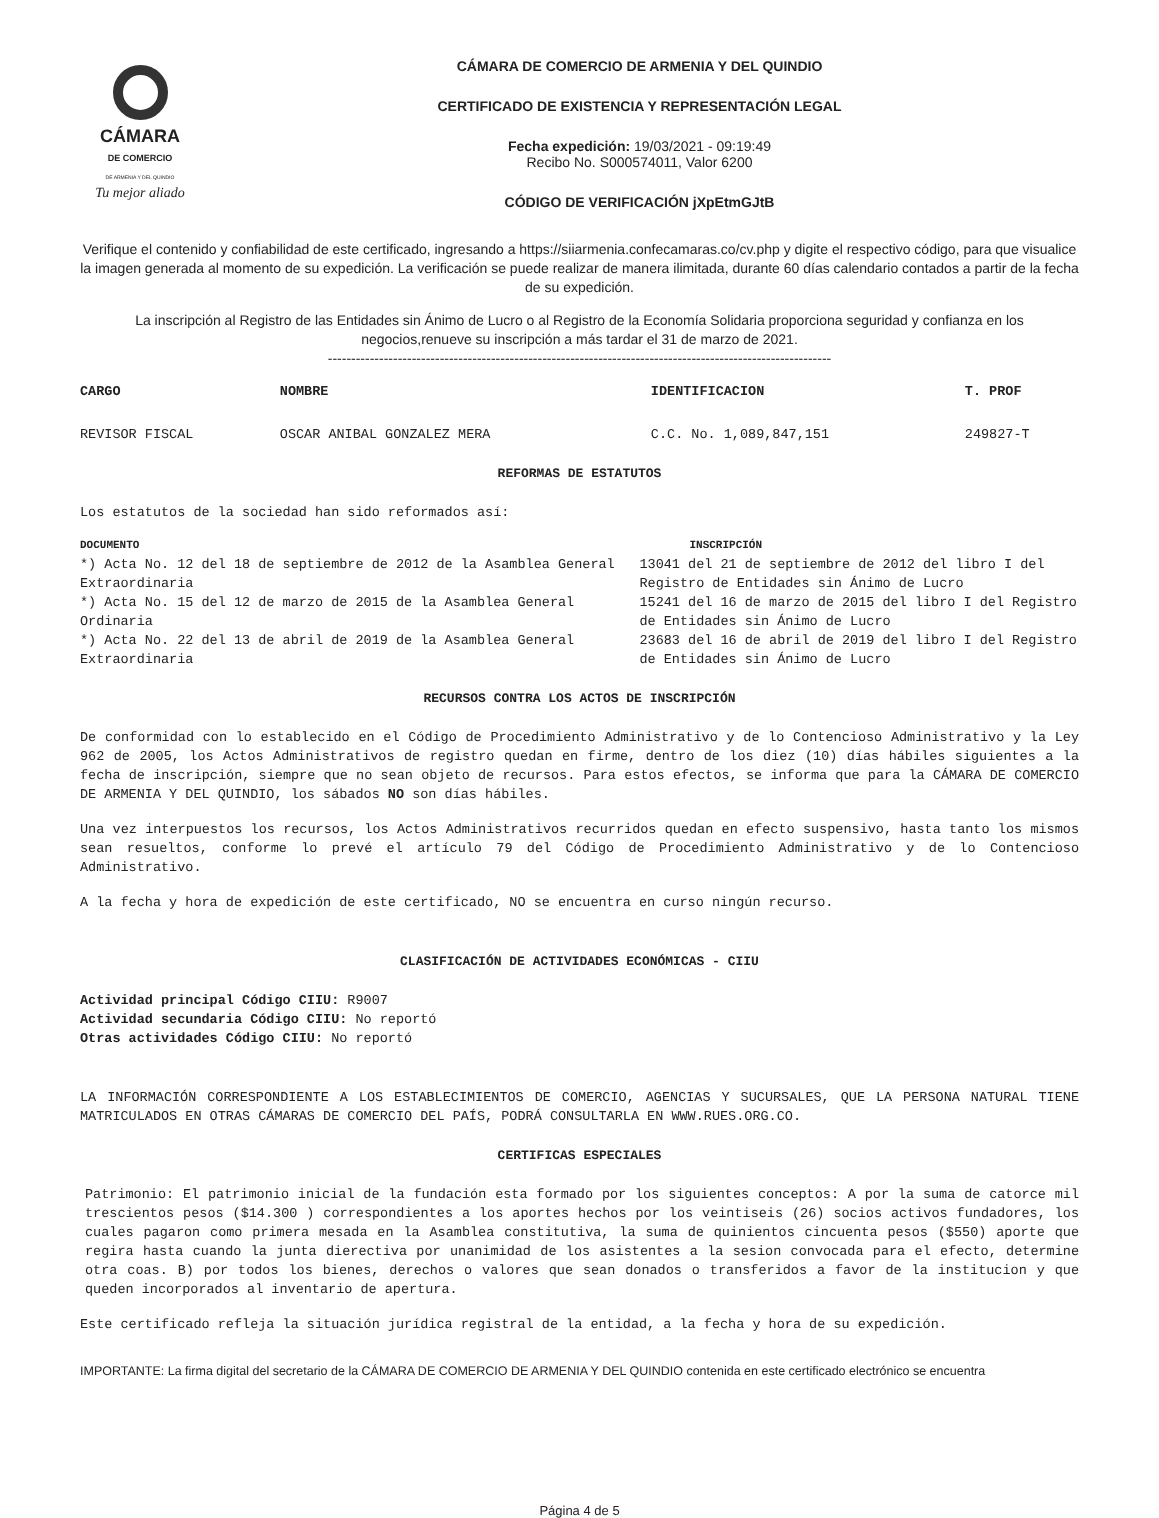CÁMARA
DE COMERCIO
DE ARMENIA Y DEL QUINDIO
Tu mejor aliado
CÁMARA DE COMERCIO DE ARMENIA Y DEL QUINDIO
CERTIFICADO DE EXISTENCIA Y REPRESENTACIÓN LEGAL
Fecha expedición: 19/03/2021 - 09:19:49
Recibo No. S000574011, Valor 6200
CÓDIGO DE VERIFICACIÓN jXpEtmGJtB
Verifique el contenido y confiabilidad de este certificado, ingresando a https://siiarmenia.confecamaras.co/cv.php y digite el respectivo código, para que visualice la imagen generada al momento de su expedición. La verificación se puede realizar de manera ilimitada, durante 60 días calendario contados a partir de la fecha de su expedición.
La inscripción al Registro de las Entidades sin Ánimo de Lucro o al Registro de la Economía Solidaria proporciona seguridad y confianza en los negocios,renueve su inscripción a más tardar el 31 de marzo de 2021.
------------------------------------------------------------------------------------------------------------
| CARGO | NOMBRE | IDENTIFICACION | T. PROF |
| --- | --- | --- | --- |
| REVISOR FISCAL | OSCAR ANIBAL GONZALEZ MERA | C.C. No. 1,089,847,151 | 249827-T |
REFORMAS DE ESTATUTOS
Los estatutos de la sociedad han sido reformados así:
| DOCUMENTO | INSCRIPCIÓN |
| --- | --- |
| *) Acta No. 12 del 18 de septiembre de 2012 de la Asamblea General Extraordinaria | 13041 del 21 de septiembre de 2012 del libro I del Registro de Entidades sin Ánimo de Lucro |
| *) Acta No. 15 del 12 de marzo de 2015 de la Asamblea General Ordinaria | 15241 del 16 de marzo de 2015 del libro I del Registro de Entidades sin Ánimo de Lucro |
| *) Acta No. 22 del 13 de abril de 2019 de la Asamblea General Extraordinaria | 23683 del 16 de abril de 2019 del libro I del Registro de Entidades sin Ánimo de Lucro |
RECURSOS CONTRA LOS ACTOS DE INSCRIPCIÓN
De conformidad con lo establecido en el Código de Procedimiento Administrativo y de lo Contencioso Administrativo y la Ley 962 de 2005, los Actos Administrativos de registro quedan en firme, dentro de los diez (10) días hábiles siguientes a la fecha de inscripción, siempre que no sean objeto de recursos. Para estos efectos, se informa que para la CÁMARA DE COMERCIO DE ARMENIA Y DEL QUINDIO, los sábados NO son días hábiles.
Una vez interpuestos los recursos, los Actos Administrativos recurridos quedan en efecto suspensivo, hasta tanto los mismos sean resueltos, conforme lo prevé el artículo 79 del Código de Procedimiento Administrativo y de lo Contencioso Administrativo.
A la fecha y hora de expedición de este certificado, NO se encuentra en curso ningún recurso.
CLASIFICACIÓN DE ACTIVIDADES ECONÓMICAS - CIIU
Actividad principal Código CIIU: R9007
Actividad secundaria Código CIIU: No reportó
Otras actividades Código CIIU: No reportó
LA INFORMACIÓN CORRESPONDIENTE A LOS ESTABLECIMIENTOS DE COMERCIO, AGENCIAS Y SUCURSALES, QUE LA PERSONA NATURAL TIENE MATRICULADOS EN OTRAS CÁMARAS DE COMERCIO DEL PAÍS, PODRÁ CONSULTARLA EN WWW.RUES.ORG.CO.
CERTIFICAS ESPECIALES
Patrimonio: El patrimonio inicial de la fundación esta formado por los siguientes conceptos: A por la suma de catorce mil trescientos pesos ($14.300 ) correspondientes a los aportes hechos por los veintiseis (26) socios activos fundadores, los cuales pagaron como primera mesada en la Asamblea constitutiva, la suma de quinientos cincuenta pesos ($550) aporte que regira hasta cuando la junta dierectiva por unanimidad de los asistentes a la sesion convocada para el efecto, determine otra coas. B) por todos los bienes, derechos o valores que sean donados o transferidos a favor de la institucion y que queden incorporados al inventario de apertura.
Este certificado refleja la situación jurídica registral de la entidad, a la fecha y hora de su expedición.
IMPORTANTE: La firma digital del secretario de la CÁMARA DE COMERCIO DE ARMENIA Y DEL QUINDIO contenida en este certificado electrónico se encuentra
Página 4 de 5